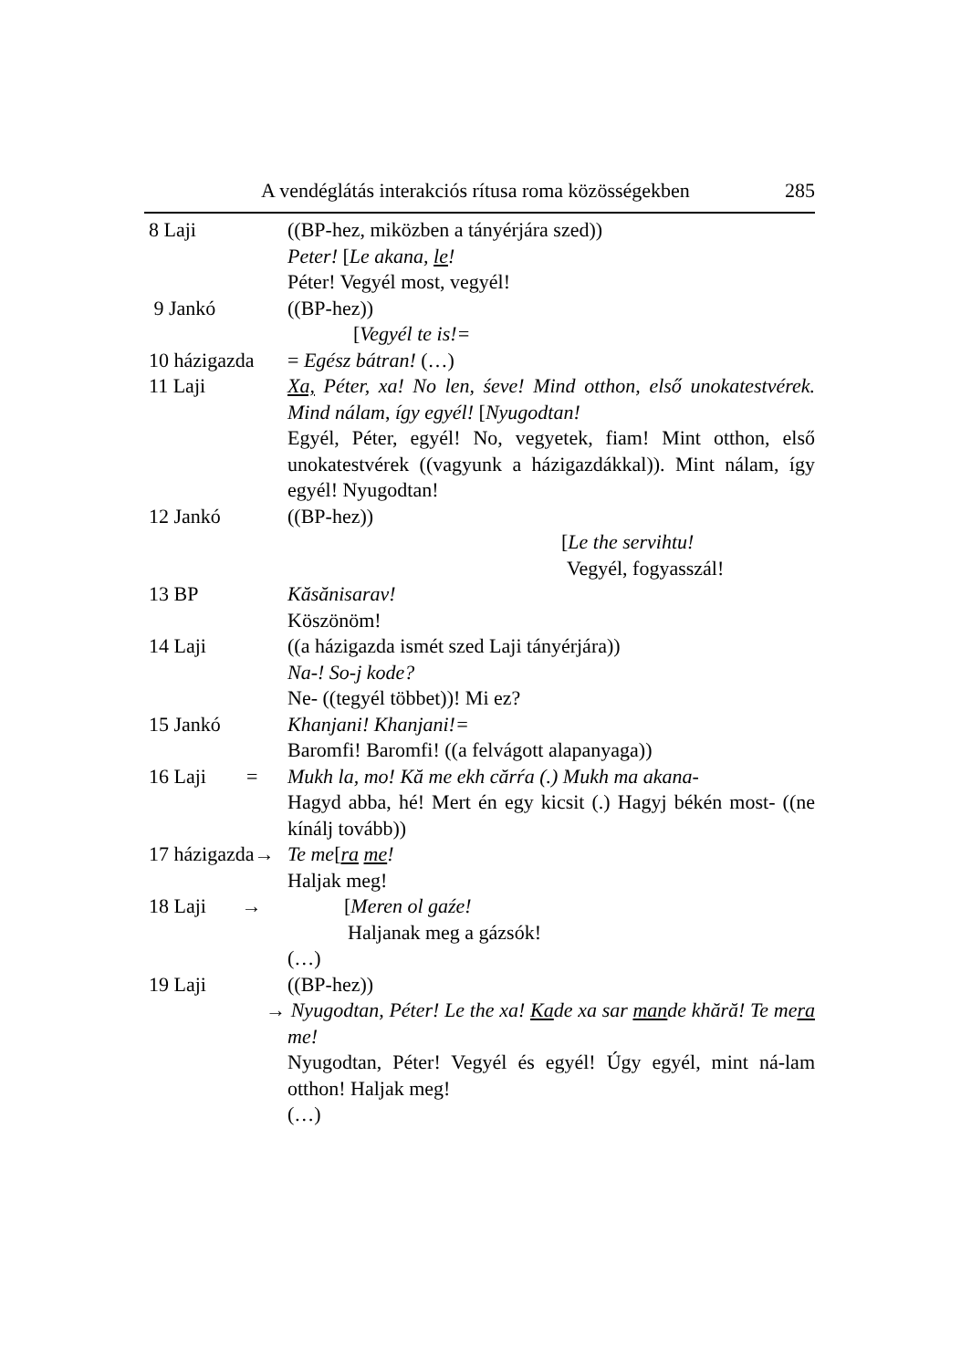A vendéglátás interakciós rítusa roma közösségekben 285
8 Laji ((BP-hez, miközben a tányérjára szed))
Peter! [Le akana, le!
Péter! Vegyél most, vegyél!
9 Jankó ((BP-hez))
[Vegyél te is!=
10 házigazda = Egész bátran! (…)
11 Laji Xa, Péter, xa! No len, śeve! Mind otthon, első unokatestvérek. Mind nálam, így egyél! [Nyugodtan!
Egyél, Péter, egyél! No, vegyetek, fiam! Mint otthon, első unokatestvérek ((vagyunk a házigazdákkal)). Mint nálam, így egyél! Nyugodtan!
12 Jankó ((BP-hez))
[Le the servihtu!
Vegyél, fogyasszál!
13 BP Kăsănisarav!
Köszönöm!
14 Laji ((a házigazda ismét szed Laji tányérjára))
Na-! So-j kode?
Ne- ((tegyél többet))! Mi ez?
15 Jankó Khanjani! Khanjani!=
Baromfi! Baromfi! ((a felvágott alapanyaga))
16 Laji = Mukh la, mo! Kă me ekh cărŕa (.) Mukh ma akana-
Hagyd abba, hé! Mert én egy kicsit (.) Hagyj békén most- ((ne kínálj tovább))
17 házigazda→ Te me[ra me!
Haljak meg!
18 Laji → [Meren ol gaźe!
Haljanak meg a gázsók!
(…)
19 Laji ((BP-hez))
→ Nyugodtan, Péter! Le the xa! Kade xa sar mande khără! Te mera me!
Nyugodtan, Péter! Vegyél és egyél! Úgy egyél, mint ná-lam otthon! Haljak meg!
(…)